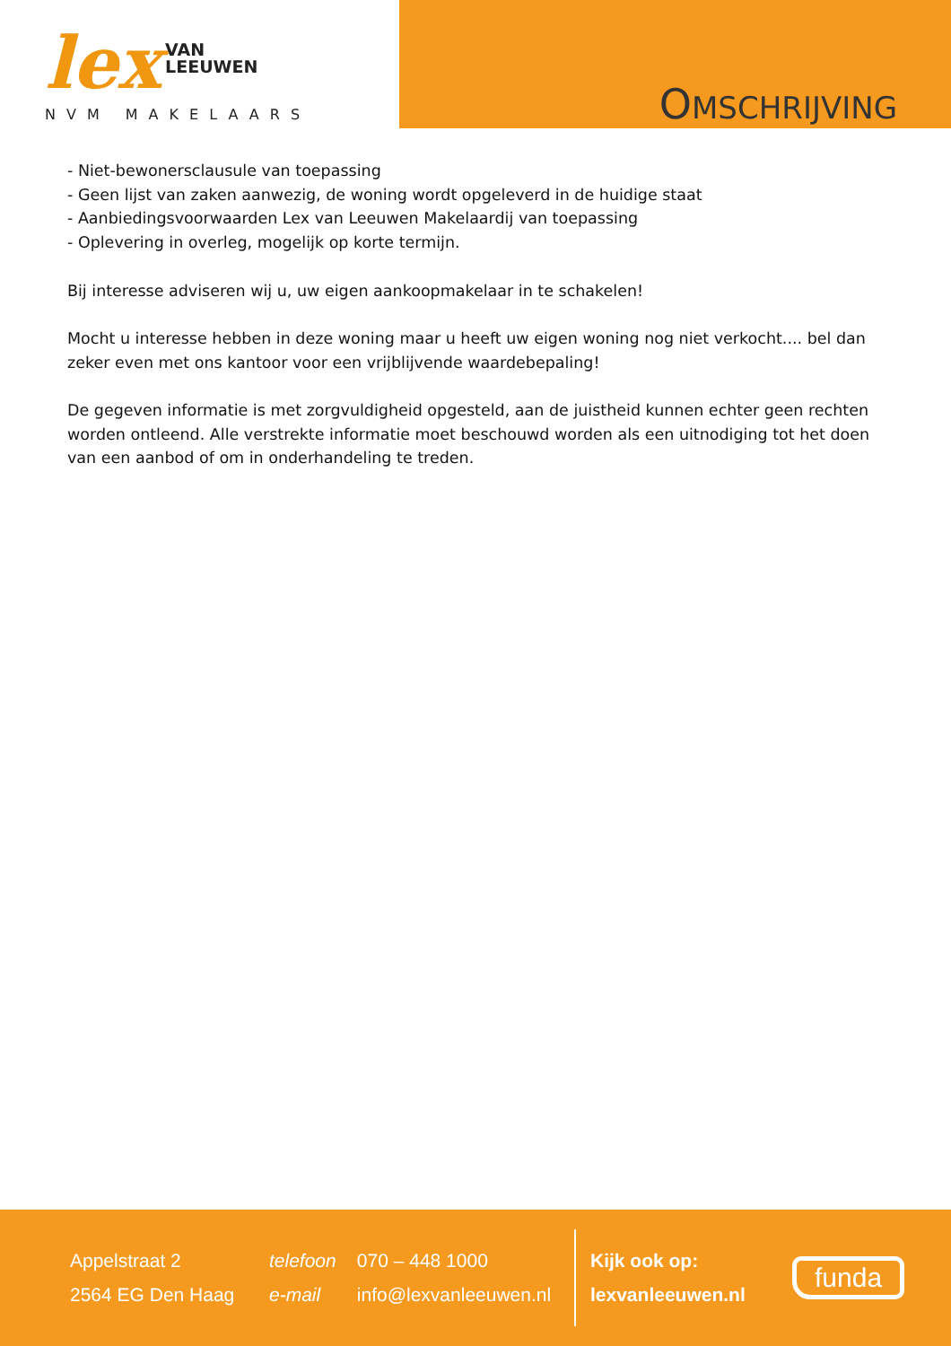lex VAN
LEEUWEN
NVM MAKELAARS
OMSCHRIJVING
- Niet-bewonersclausule van toepassing
- Geen lijst van zaken aanwezig, de woning wordt opgeleverd in de huidige staat
- Aanbiedingsvoorwaarden Lex van Leeuwen Makelaardij van toepassing
- Oplevering in overleg, mogelijk op korte termijn.
Bij interesse adviseren wij u, uw eigen aankoopmakelaar in te schakelen!
Mocht u interesse hebben in deze woning maar u heeft uw eigen woning nog niet verkocht.... bel dan zeker even met ons kantoor voor een vrijblijvende waardebepaling!
De gegeven informatie is met zorgvuldigheid opgesteld, aan de juistheid kunnen echter geen rechten worden ontleend. Alle verstrekte informatie moet beschouwd worden als een uitnodiging tot het doen van een aanbod of om in onderhandeling te treden.
Appelstraat 2
2564 EG Den Haag
telefoon 070 – 448 1000
e-mail info@lexvanleeuwen.nl
Kijk ook op:
lexvanleeuwen.nl
funda